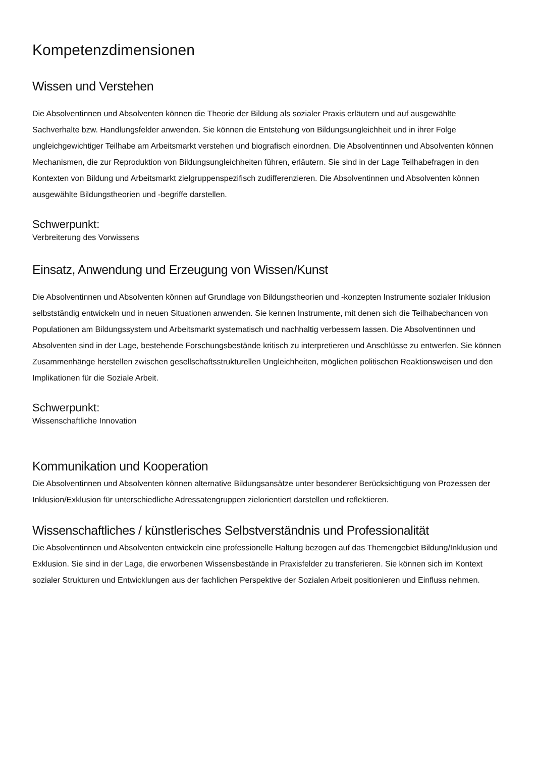Kompetenzdimensionen
Wissen und Verstehen
Die Absolventinnen und Absolventen können die Theorie der Bildung als sozialer Praxis erläutern und auf ausgewählte Sachverhalte bzw. Handlungsfelder anwenden. Sie können die Entstehung von Bildungsungleichheit und in ihrer Folge ungleichgewichtiger Teilhabe am Arbeitsmarkt verstehen und biografisch einordnen. Die Absolventinnen und Absolventen können Mechanismen, die zur Reproduktion von Bildungsungleichheiten führen, erläutern. Sie sind in der Lage Teilhabefragen in den Kontexten von Bildung und Arbeitsmarkt zielgruppenspezifisch zudifferenzieren. Die Absolventinnen und Absolventen können ausgewählte Bildungstheorien und -begriffe darstellen.
Schwerpunkt:
Verbreiterung des Vorwissens
Einsatz, Anwendung und Erzeugung von Wissen/Kunst
Die Absolventinnen und Absolventen können auf Grundlage von Bildungstheorien und -konzepten Instrumente sozialer Inklusion selbstständig entwickeln und in neuen Situationen anwenden. Sie kennen Instrumente, mit denen sich die Teilhabechancen von Populationen am Bildungssystem und Arbeitsmarkt systematisch und nachhaltig verbessern lassen. Die Absolventinnen und Absolventen sind in der Lage, bestehende Forschungsbestände kritisch zu interpretieren und Anschlüsse zu entwerfen. Sie können Zusammenhänge herstellen zwischen gesellschaftsstrukturellen Ungleichheiten, möglichen politischen Reaktionsweisen und den Implikationen für die Soziale Arbeit.
Schwerpunkt:
Wissenschaftliche Innovation
Kommunikation und Kooperation
Die Absolventinnen und Absolventen können alternative Bildungsansätze unter besonderer Berücksichtigung von Prozessen der Inklusion/Exklusion für unterschiedliche Adressatengruppen zielorientiert darstellen und reflektieren.
Wissenschaftliches / künstlerisches Selbstverständnis und Professionalität
Die Absolventinnen und Absolventen entwickeln eine professionelle Haltung bezogen auf das Themengebiet Bildung/Inklusion und Exklusion. Sie sind in der Lage, die erworbenen Wissensbestände in Praxisfelder zu transferieren. Sie können sich im Kontext sozialer Strukturen und Entwicklungen aus der fachlichen Perspektive der Sozialen Arbeit positionieren und Einfluss nehmen.